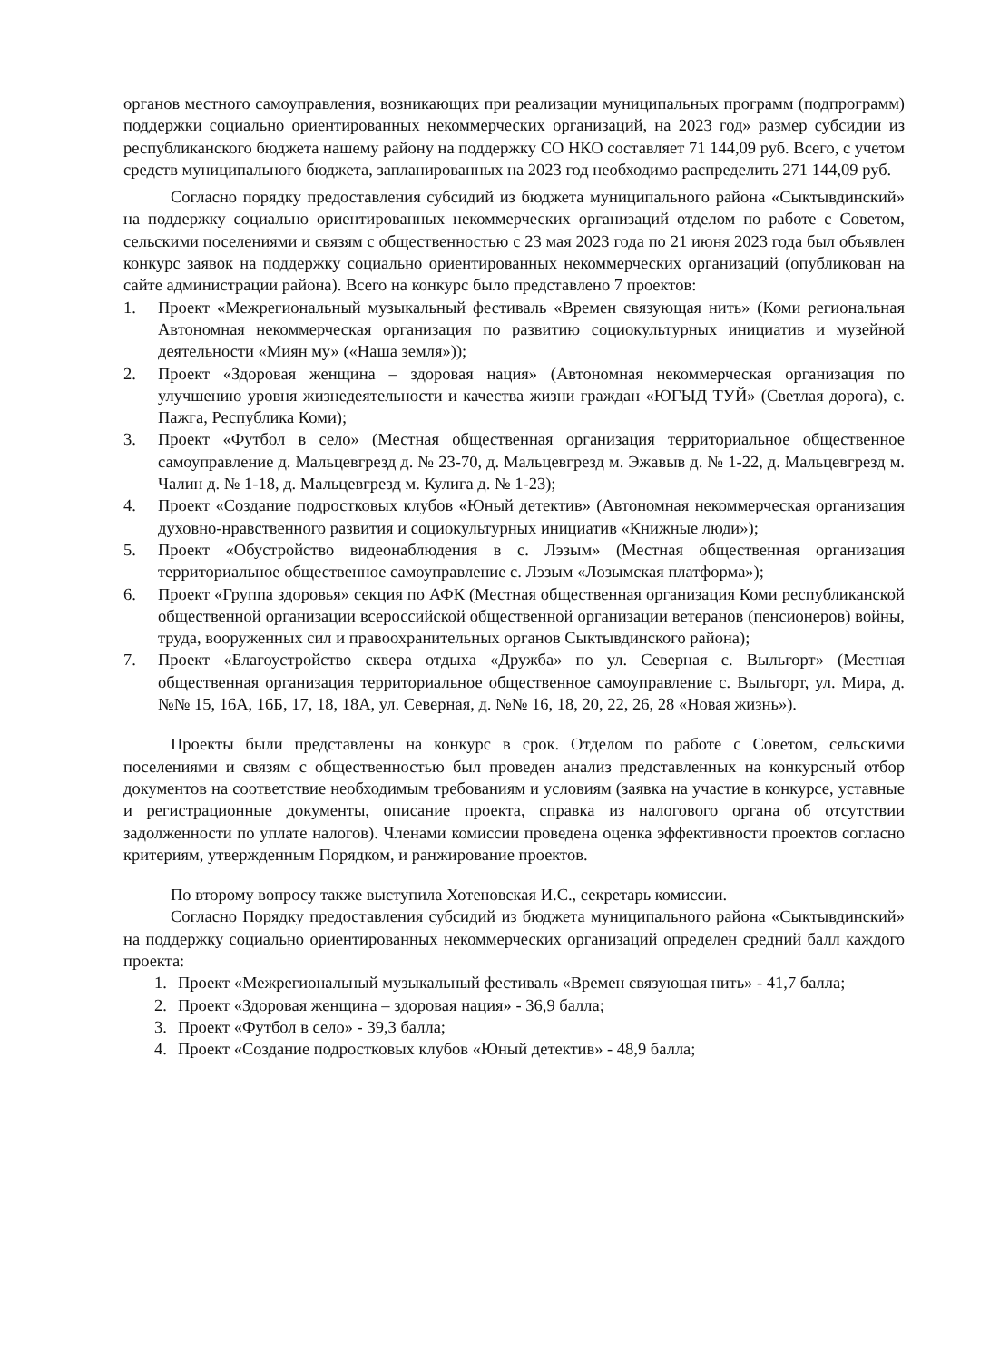органов местного самоуправления, возникающих при реализации муниципальных программ (подпрограмм) поддержки социально ориентированных некоммерческих организаций, на 2023 год» размер субсидии из республиканского бюджета нашему району на поддержку СО НКО составляет 71 144,09 руб. Всего, с учетом средств муниципального бюджета, запланированных на 2023 год необходимо распределить 271 144,09 руб.
Согласно порядку предоставления субсидий из бюджета муниципального района «Сыктывдинский» на поддержку социально ориентированных некоммерческих организаций отделом по работе с Советом, сельскими поселениями и связям с общественностью с 23 мая 2023 года по 21 июня 2023 года был объявлен конкурс заявок на поддержку социально ориентированных некоммерческих организаций (опубликован на сайте администрации района). Всего на конкурс было представлено 7 проектов:
1. Проект «Межрегиональный музыкальный фестиваль «Времен связующая нить» (Коми региональная Автономная некоммерческая организация по развитию социокультурных инициатив и музейной деятельности «Миян му» («Наша земля»));
2. Проект «Здоровая женщина – здоровая нация» (Автономная некоммерческая организация по улучшению уровня жизнедеятельности и качества жизни граждан «ЮГЫД ТУЙ» (Светлая дорога), с. Пажга, Республика Коми);
3. Проект «Футбол в село» (Местная общественная организация территориальное общественное самоуправление д. Мальцевгрезд д. № 23-70, д. Мальцевгрезд м. Эжавыв д. № 1-22, д. Мальцевгрезд м. Чалин д. № 1-18, д. Мальцевгрезд м. Кулига д. № 1-23);
4. Проект «Создание подростковых клубов «Юный детектив» (Автономная некоммерческая организация духовно-нравственного развития и социокультурных инициатив «Книжные люди»);
5. Проект «Обустройство видеонаблюдения в с. Лэзым» (Местная общественная организация территориальное общественное самоуправление с. Лэзым «Лозымская платформа»);
6. Проект «Группа здоровья» секция по АФК (Местная общественная организация Коми республиканской общественной организации всероссийской общественной организации ветеранов (пенсионеров) войны, труда, вооруженных сил и правоохранительных органов Сыктывдинского района);
7. Проект «Благоустройство сквера отдыха «Дружба» по ул. Северная с. Выльгорт» (Местная общественная организация территориальное общественное самоуправление с. Выльгорт, ул. Мира, д. №№ 15, 16А, 16Б, 17, 18, 18А, ул. Северная, д. №№ 16, 18, 20, 22, 26, 28 «Новая жизнь»).
Проекты были представлены на конкурс в срок. Отделом по работе с Советом, сельскими поселениями и связям с общественностью был проведен анализ представленных на конкурсный отбор документов на соответствие необходимым требованиям и условиям (заявка на участие в конкурсе, уставные и регистрационные документы, описание проекта, справка из налогового органа об отсутствии задолженности по уплате налогов). Членами комиссии проведена оценка эффективности проектов согласно критериям, утвержденным Порядком, и ранжирование проектов.
По второму вопросу также выступила Хотеновская И.С., секретарь комиссии.
Согласно Порядку предоставления субсидий из бюджета муниципального района «Сыктывдинский» на поддержку социально ориентированных некоммерческих организаций определен средний балл каждого проекта:
1. Проект «Межрегиональный музыкальный фестиваль «Времен связующая нить» - 41,7 балла;
2. Проект «Здоровая женщина – здоровая нация» - 36,9 балла;
3. Проект «Футбол в село» - 39,3 балла;
4. Проект «Создание подростковых клубов «Юный детектив» - 48,9 балла;